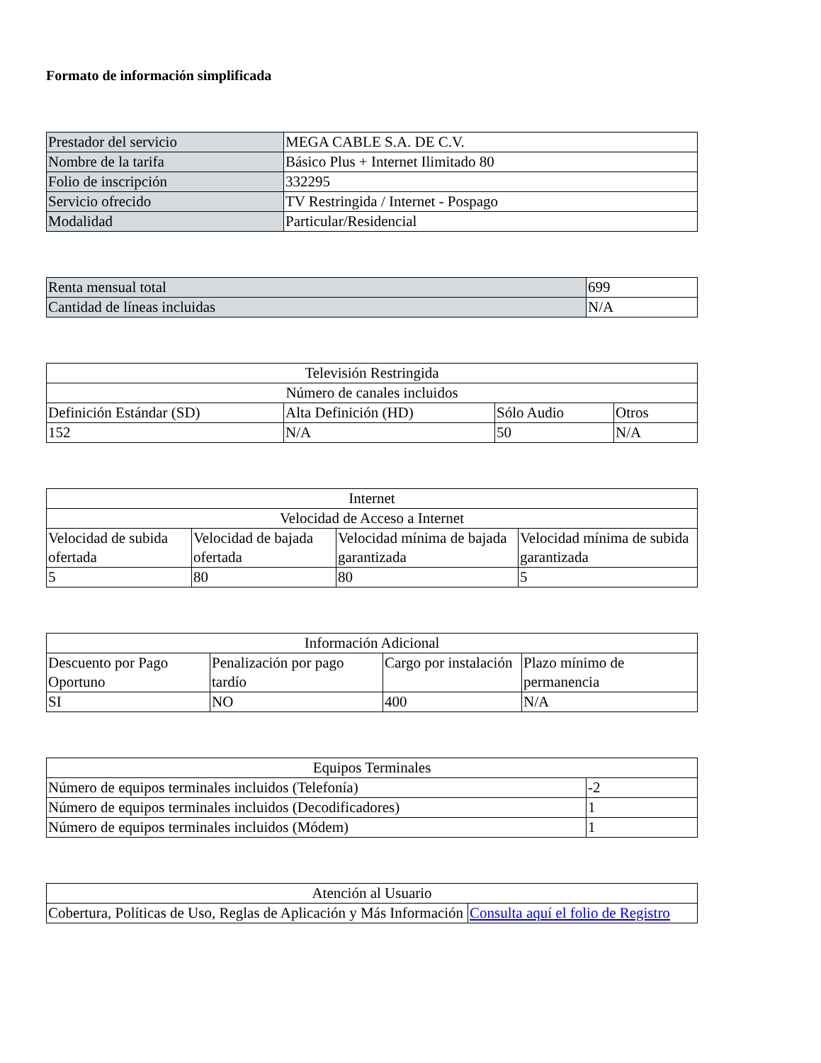Formato de información simplificada
| Prestador del servicio | MEGA CABLE S.A. DE C.V. |
| Nombre de la tarifa | Básico Plus + Internet Ilimitado 80 |
| Folio de inscripción | 332295 |
| Servicio ofrecido | TV Restringida / Internet - Pospago |
| Modalidad | Particular/Residencial |
| Renta mensual total | 699 |
| Cantidad de líneas incluidas | N/A |
| Televisión Restringida | | | |
| Número de canales incluidos | | | |
| Definición Estándar (SD) | Alta Definición (HD) | Sólo Audio | Otros |
| 152 | N/A | 50 | N/A |
| Internet | | | |
| Velocidad de Acceso a Internet | | | |
| Velocidad de subida ofertada | Velocidad de bajada ofertada | Velocidad mínima de bajada garantizada | Velocidad mínima de subida garantizada |
| 5 | 80 | 80 | 5 |
| Información Adicional | | | |
| Descuento por Pago Oportuno | Penalización por pago tardío | Cargo por instalación | Plazo mínimo de permanencia |
| SI | NO | 400 | N/A |
| Equipos Terminales | |
| Número de equipos terminales incluidos (Telefonía) | -2 |
| Número de equipos terminales incluidos (Decodificadores) | 1 |
| Número de equipos terminales incluidos (Módem) | 1 |
| Atención al Usuario | |
| Cobertura, Políticas de Uso, Reglas de Aplicación y Más Información | Consulta aquí el folio de Registro |